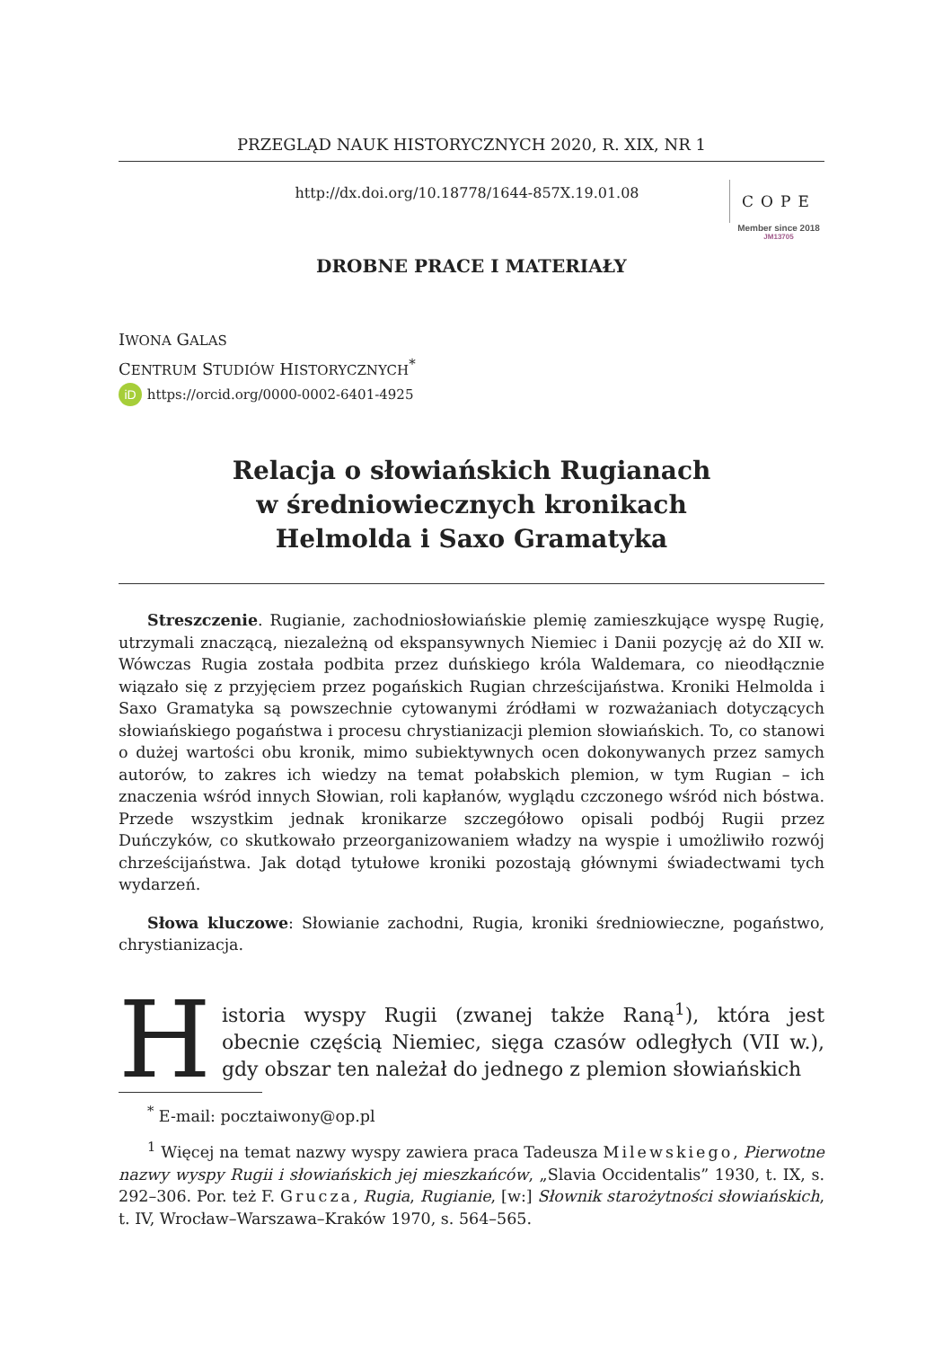PRZEGLĄD NAUK HISTORYCZNYCH 2020, R. XIX, NR 1
http://dx.doi.org/10.18778/1644-857X.19.01.08
COPE
Member since 2018
JM13705
DROBNE PRACE I MATERIAŁY
IWONA GALAS
CENTRUM STUDIÓW HISTORYCZNYCH<sup>*</sup>
iD https://orcid.org/0000-0002-6401-4925
Relacja o słowiańskich Rugianach
w średniowiecznych kronikach
Helmolda i Saxo Gramatyka
Streszczenie. Rugianie, zachodniosłowiańskie plemię zamieszkujące wyspę Rugię, utrzymali znaczącą, niezależną od ekspansywnych Niemiec i Danii pozycję aż do XII w. Wówczas Rugia została podbita przez duńskiego króla Waldemara, co nieodłącznie wiązało się z przyjęciem przez pogańskich Rugian chrześcijaństwa. Kroniki Helmolda i Saxo Gramatyka są powszechnie cytowanymi źródłami w rozważaniach dotyczących słowiańskiego pogaństwa i procesu chrystianizacji plemion słowiańskich. To, co stanowi o dużej wartości obu kronik, mimo subiektywnych ocen dokonywanych przez samych autorów, to zakres ich wiedzy na temat połabskich plemion, w tym Rugian – ich znaczenia wśród innych Słowian, roli kapłanów, wyglądu czczonego wśród nich bóstwa. Przede wszystkim jednak kronikarze szczegółowo opisali podbój Rugii przez Duńczyków, co skutkowało przeorganizowaniem władzy na wyspie i umożliwiło rozwój chrześcijaństwa. Jak dotąd tytułowe kroniki pozostają głównymi świadectwami tych wydarzeń.
Słowa kluczowe: Słowianie zachodni, Rugia, kroniki średniowieczne, pogaństwo, chrystianizacja.
Historia wyspy Rugii (zwanej także Raną<sup>1</sup>), która jest obecnie częścią Niemiec, sięga czasów odległych (VII w.), gdy obszar ten należał do jednego z plemion słowiańskich
<sup>*</sup> E-mail: pocztaiwony@op.pl
<sup>1</sup> Więcej na temat nazwy wyspy zawiera praca Tadeusza Milewskiego, Pierwotne nazwy wyspy Rugii i słowiańskich jej mieszkańców, „Slavia Occidentalis” 1930, t. IX, s. 292–306. Por. też F. Grucza, Rugia, Rugianie, [w:] Słownik starożytności słowiańskich, t. IV, Wrocław–Warszawa–Kraków 1970, s. 564–565.